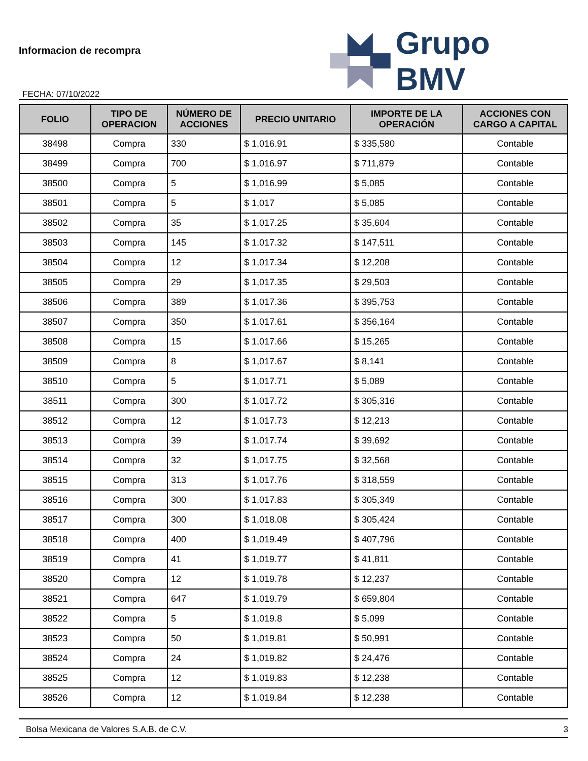Informacion de recompra
FECHA: 07/10/2022
Grupo BMV
| FOLIO | TIPO DE OPERACION | NÚMERO DE ACCIONES | PRECIO UNITARIO | IMPORTE DE LA OPERACIÓN | ACCIONES CON CARGO A CAPITAL |
| --- | --- | --- | --- | --- | --- |
| 38498 | Compra | 330 | $ 1,016.91 | $ 335,580 | Contable |
| 38499 | Compra | 700 | $ 1,016.97 | $ 711,879 | Contable |
| 38500 | Compra | 5 | $ 1,016.99 | $ 5,085 | Contable |
| 38501 | Compra | 5 | $ 1,017 | $ 5,085 | Contable |
| 38502 | Compra | 35 | $ 1,017.25 | $ 35,604 | Contable |
| 38503 | Compra | 145 | $ 1,017.32 | $ 147,511 | Contable |
| 38504 | Compra | 12 | $ 1,017.34 | $ 12,208 | Contable |
| 38505 | Compra | 29 | $ 1,017.35 | $ 29,503 | Contable |
| 38506 | Compra | 389 | $ 1,017.36 | $ 395,753 | Contable |
| 38507 | Compra | 350 | $ 1,017.61 | $ 356,164 | Contable |
| 38508 | Compra | 15 | $ 1,017.66 | $ 15,265 | Contable |
| 38509 | Compra | 8 | $ 1,017.67 | $ 8,141 | Contable |
| 38510 | Compra | 5 | $ 1,017.71 | $ 5,089 | Contable |
| 38511 | Compra | 300 | $ 1,017.72 | $ 305,316 | Contable |
| 38512 | Compra | 12 | $ 1,017.73 | $ 12,213 | Contable |
| 38513 | Compra | 39 | $ 1,017.74 | $ 39,692 | Contable |
| 38514 | Compra | 32 | $ 1,017.75 | $ 32,568 | Contable |
| 38515 | Compra | 313 | $ 1,017.76 | $ 318,559 | Contable |
| 38516 | Compra | 300 | $ 1,017.83 | $ 305,349 | Contable |
| 38517 | Compra | 300 | $ 1,018.08 | $ 305,424 | Contable |
| 38518 | Compra | 400 | $ 1,019.49 | $ 407,796 | Contable |
| 38519 | Compra | 41 | $ 1,019.77 | $ 41,811 | Contable |
| 38520 | Compra | 12 | $ 1,019.78 | $ 12,237 | Contable |
| 38521 | Compra | 647 | $ 1,019.79 | $ 659,804 | Contable |
| 38522 | Compra | 5 | $ 1,019.8 | $ 5,099 | Contable |
| 38523 | Compra | 50 | $ 1,019.81 | $ 50,991 | Contable |
| 38524 | Compra | 24 | $ 1,019.82 | $ 24,476 | Contable |
| 38525 | Compra | 12 | $ 1,019.83 | $ 12,238 | Contable |
| 38526 | Compra | 12 | $ 1,019.84 | $ 12,238 | Contable |
Bolsa Mexicana de Valores S.A.B. de C.V. 3